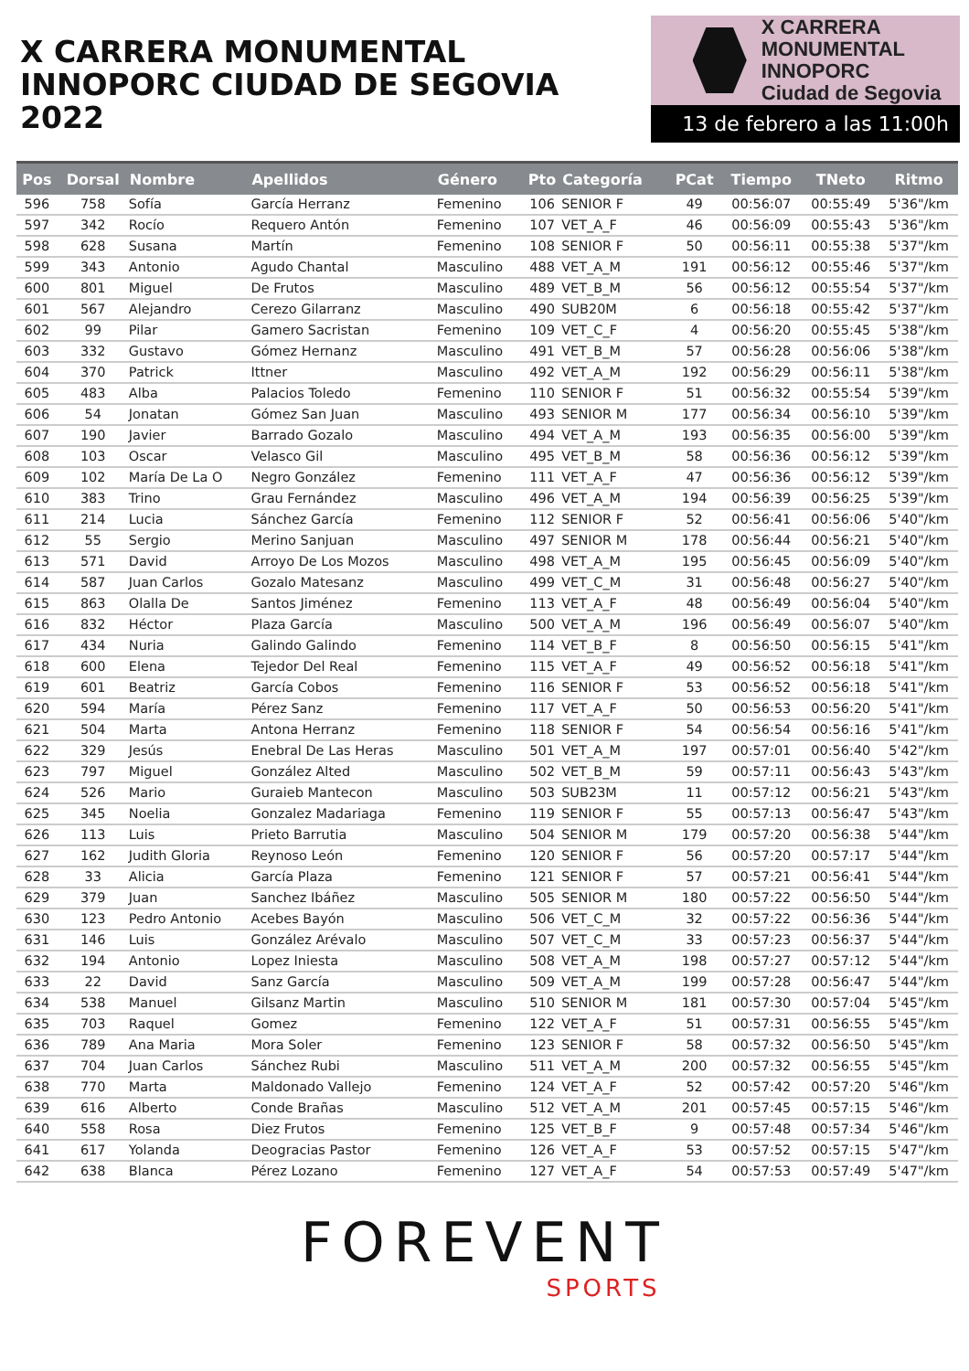X CARRERA MONUMENTAL
INNOPORC CIUDAD DE SEGOVIA 2022
X CARRERA MONUMENTAL
INNOPORC
Ciudad de Segovia
13 de febrero a las 11:00h
| Pos | Dorsal | Nombre | Apellidos | Género | Pto | Categoría | PCat | Tiempo | TNeto | Ritmo |
| --- | --- | --- | --- | --- | --- | --- | --- | --- | --- | --- |
| 596 | 758 | Sofía | García Herranz | Femenino | 106 | SENIOR F | 49 | 00:56:07 | 00:55:49 | 5'36"/km |
| 597 | 342 | Rocío | Requero Antón | Femenino | 107 | VET_A_F | 46 | 00:56:09 | 00:55:43 | 5'36"/km |
| 598 | 628 | Susana | Martín | Femenino | 108 | SENIOR F | 50 | 00:56:11 | 00:55:38 | 5'37"/km |
| 599 | 343 | Antonio | Agudo Chantal | Masculino | 488 | VET_A_M | 191 | 00:56:12 | 00:55:46 | 5'37"/km |
| 600 | 801 | Miguel | De Frutos | Masculino | 489 | VET_B_M | 56 | 00:56:12 | 00:55:54 | 5'37"/km |
| 601 | 567 | Alejandro | Cerezo Gilarranz | Masculino | 490 | SUB20M | 6 | 00:56:18 | 00:55:42 | 5'37"/km |
| 602 | 99 | Pilar | Gamero Sacristan | Femenino | 109 | VET_C_F | 4 | 00:56:20 | 00:55:45 | 5'38"/km |
| 603 | 332 | Gustavo | Gómez Hernanz | Masculino | 491 | VET_B_M | 57 | 00:56:28 | 00:56:06 | 5'38"/km |
| 604 | 370 | Patrick | Ittner | Masculino | 492 | VET_A_M | 192 | 00:56:29 | 00:56:11 | 5'38"/km |
| 605 | 483 | Alba | Palacios Toledo | Femenino | 110 | SENIOR F | 51 | 00:56:32 | 00:55:54 | 5'39"/km |
| 606 | 54 | Jonatan | Gómez San Juan | Masculino | 493 | SENIOR M | 177 | 00:56:34 | 00:56:10 | 5'39"/km |
| 607 | 190 | Javier | Barrado Gozalo | Masculino | 494 | VET_A_M | 193 | 00:56:35 | 00:56:00 | 5'39"/km |
| 608 | 103 | Oscar | Velasco Gil | Masculino | 495 | VET_B_M | 58 | 00:56:36 | 00:56:12 | 5'39"/km |
| 609 | 102 | María De La O | Negro González | Femenino | 111 | VET_A_F | 47 | 00:56:36 | 00:56:12 | 5'39"/km |
| 610 | 383 | Trino | Grau Fernández | Masculino | 496 | VET_A_M | 194 | 00:56:39 | 00:56:25 | 5'39"/km |
| 611 | 214 | Lucia | Sánchez García | Femenino | 112 | SENIOR F | 52 | 00:56:41 | 00:56:06 | 5'40"/km |
| 612 | 55 | Sergio | Merino Sanjuan | Masculino | 497 | SENIOR M | 178 | 00:56:44 | 00:56:21 | 5'40"/km |
| 613 | 571 | David | Arroyo De Los Mozos | Masculino | 498 | VET_A_M | 195 | 00:56:45 | 00:56:09 | 5'40"/km |
| 614 | 587 | Juan Carlos | Gozalo Matesanz | Masculino | 499 | VET_C_M | 31 | 00:56:48 | 00:56:27 | 5'40"/km |
| 615 | 863 | Olalla De | Santos Jiménez | Femenino | 113 | VET_A_F | 48 | 00:56:49 | 00:56:04 | 5'40"/km |
| 616 | 832 | Héctor | Plaza García | Masculino | 500 | VET_A_M | 196 | 00:56:49 | 00:56:07 | 5'40"/km |
| 617 | 434 | Nuria | Galindo Galindo | Femenino | 114 | VET_B_F | 8 | 00:56:50 | 00:56:15 | 5'41"/km |
| 618 | 600 | Elena | Tejedor Del Real | Femenino | 115 | VET_A_F | 49 | 00:56:52 | 00:56:18 | 5'41"/km |
| 619 | 601 | Beatriz | García Cobos | Femenino | 116 | SENIOR F | 53 | 00:56:52 | 00:56:18 | 5'41"/km |
| 620 | 594 | María | Pérez Sanz | Femenino | 117 | VET_A_F | 50 | 00:56:53 | 00:56:20 | 5'41"/km |
| 621 | 504 | Marta | Antona Herranz | Femenino | 118 | SENIOR F | 54 | 00:56:54 | 00:56:16 | 5'41"/km |
| 622 | 329 | Jesús | Enebral De Las Heras | Masculino | 501 | VET_A_M | 197 | 00:57:01 | 00:56:40 | 5'42"/km |
| 623 | 797 | Miguel | González Alted | Masculino | 502 | VET_B_M | 59 | 00:57:11 | 00:56:43 | 5'43"/km |
| 624 | 526 | Mario | Guraieb Mantecon | Masculino | 503 | SUB23M | 11 | 00:57:12 | 00:56:21 | 5'43"/km |
| 625 | 345 | Noelia | Gonzalez Madariaga | Femenino | 119 | SENIOR F | 55 | 00:57:13 | 00:56:47 | 5'43"/km |
| 626 | 113 | Luis | Prieto Barrutia | Masculino | 504 | SENIOR M | 179 | 00:57:20 | 00:56:38 | 5'44"/km |
| 627 | 162 | Judith Gloria | Reynoso León | Femenino | 120 | SENIOR F | 56 | 00:57:20 | 00:57:17 | 5'44"/km |
| 628 | 33 | Alicia | García Plaza | Femenino | 121 | SENIOR F | 57 | 00:57:21 | 00:56:41 | 5'44"/km |
| 629 | 379 | Juan | Sanchez Ibáñez | Masculino | 505 | SENIOR M | 180 | 00:57:22 | 00:56:50 | 5'44"/km |
| 630 | 123 | Pedro Antonio | Acebes Bayón | Masculino | 506 | VET_C_M | 32 | 00:57:22 | 00:56:36 | 5'44"/km |
| 631 | 146 | Luis | González Arévalo | Masculino | 507 | VET_C_M | 33 | 00:57:23 | 00:56:37 | 5'44"/km |
| 632 | 194 | Antonio | Lopez Iniesta | Masculino | 508 | VET_A_M | 198 | 00:57:27 | 00:57:12 | 5'44"/km |
| 633 | 22 | David | Sanz García | Masculino | 509 | VET_A_M | 199 | 00:57:28 | 00:56:47 | 5'44"/km |
| 634 | 538 | Manuel | Gilsanz Martin | Masculino | 510 | SENIOR M | 181 | 00:57:30 | 00:57:04 | 5'45"/km |
| 635 | 703 | Raquel | Gomez | Femenino | 122 | VET_A_F | 51 | 00:57:31 | 00:56:55 | 5'45"/km |
| 636 | 789 | Ana Maria | Mora Soler | Femenino | 123 | SENIOR F | 58 | 00:57:32 | 00:56:50 | 5'45"/km |
| 637 | 704 | Juan Carlos | Sánchez Rubi | Masculino | 511 | VET_A_M | 200 | 00:57:32 | 00:56:55 | 5'45"/km |
| 638 | 770 | Marta | Maldonado Vallejo | Femenino | 124 | VET_A_F | 52 | 00:57:42 | 00:57:20 | 5'46"/km |
| 639 | 616 | Alberto | Conde Brañas | Masculino | 512 | VET_A_M | 201 | 00:57:45 | 00:57:15 | 5'46"/km |
| 640 | 558 | Rosa | Diez Frutos | Femenino | 125 | VET_B_F | 9 | 00:57:48 | 00:57:34 | 5'46"/km |
| 641 | 617 | Yolanda | Deogracias Pastor | Femenino | 126 | VET_A_F | 53 | 00:57:52 | 00:57:15 | 5'47"/km |
| 642 | 638 | Blanca | Pérez Lozano | Femenino | 127 | VET_A_F | 54 | 00:57:53 | 00:57:49 | 5'47"/km |
FOREVENT
SPORTS